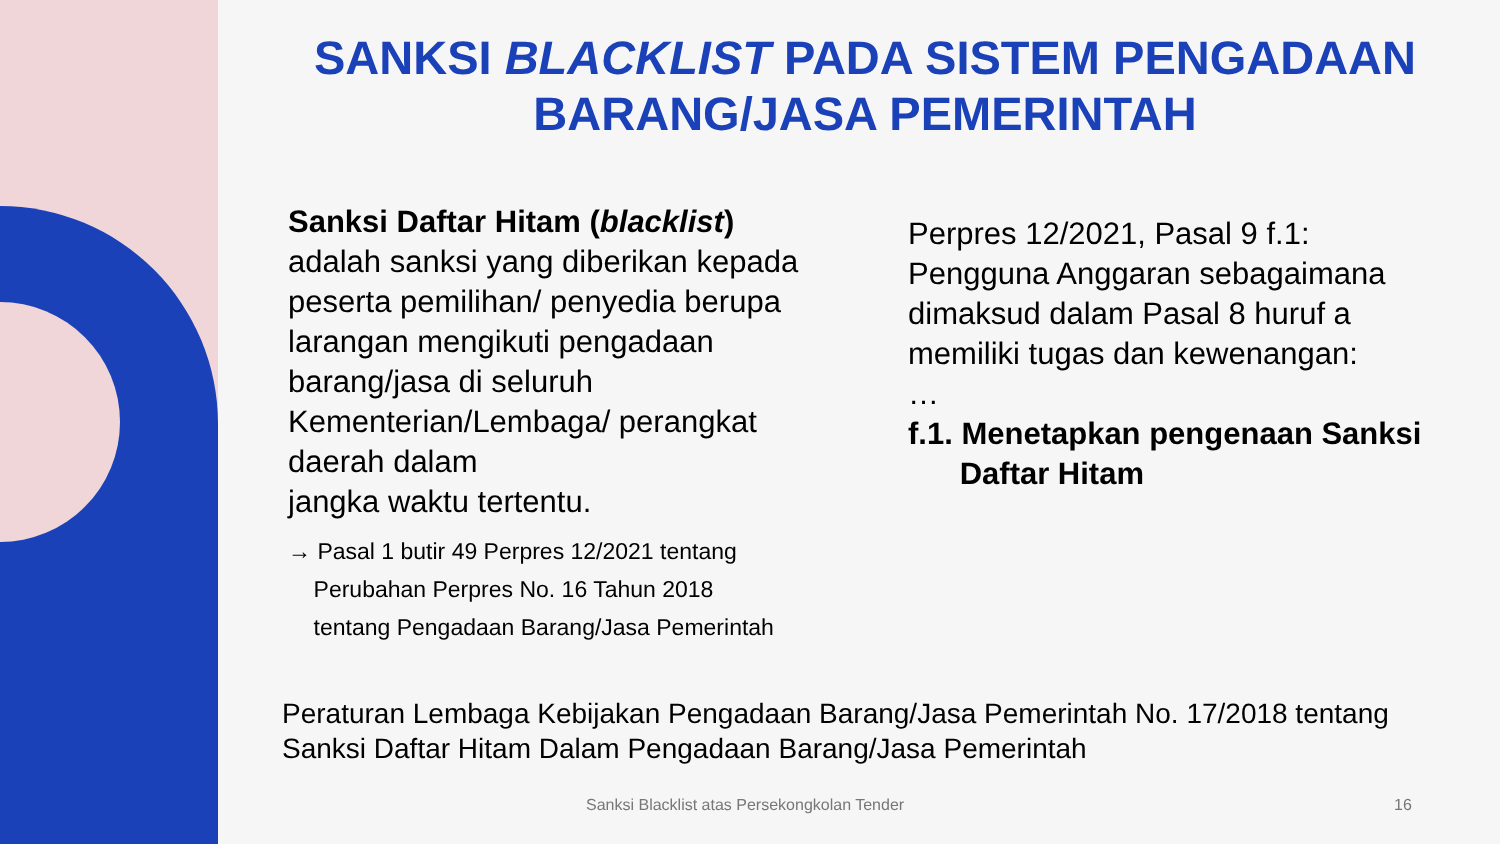SANKSI BLACKLIST PADA SISTEM PENGADAAN BARANG/JASA PEMERINTAH
Sanksi Daftar Hitam (blacklist)
adalah sanksi yang diberikan kepada peserta pemilihan/ penyedia berupa larangan mengikuti pengadaan barang/jasa di seluruh Kementerian/Lembaga/ perangkat daerah dalam
jangka waktu tertentu.
→ Pasal 1 butir 49 Perpres 12/2021 tentang
Perubahan Perpres No. 16 Tahun 2018
tentang Pengadaan Barang/Jasa Pemerintah
Perpres 12/2021, Pasal 9 f.1:
Pengguna Anggaran sebagaimana dimaksud dalam Pasal 8 huruf a memiliki tugas dan kewenangan:
…
f.1. Menetapkan pengenaan Sanksi
Daftar Hitam
Peraturan Lembaga Kebijakan Pengadaan Barang/Jasa Pemerintah No. 17/2018 tentang Sanksi Daftar Hitam Dalam Pengadaan Barang/Jasa Pemerintah
Sanksi Blacklist atas Persekongkolan Tender 16